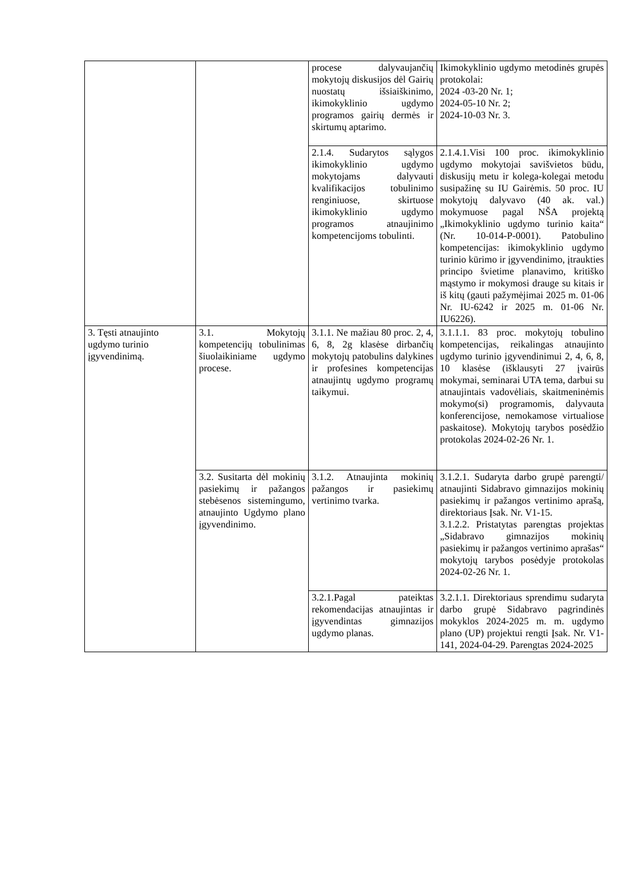| | | procese dalyvaujančių mokytojų diskusijos dėl Gairių nuostatų išsiaiškinimo, ikimokyklinio ugdymo programos gairių dermės ir skirtumų aptarimo. | Ikimokyklinio ugdymo metodinės grupės protokolai: 2024 -03-20 Nr. 1; 2024-05-10 Nr. 2; 2024-10-03 Nr. 3. |
| | | 2.1.4. Sudarytos sąlygos ikimokyklinio ugdymo mokytojams dalyvauti kvalifikacijos tobulinimo renginiuose, skirtuose ikimokyklinio ugdymo programos atnaujinimo kompetencijoms tobulinti. | 2.1.4.1.Visi 100 proc. ikimokyklinio ugdymo mokytojai savišvietos būdu, diskusijų metu ir kolega-kolegai metodu susipažinę su IU Gairėmis. 50 proc. IU mokytojų dalyvavo (40 ak. val.) mokymuose pagal NŠA projektą „Ikimokyklinio ugdymo turinio kaita“ (Nr. 10-014-P-0001). Patobulino kompetencijas: ikimokyklinio ugdymo turinio kūrimo ir įgyvendinimo, įtraukties principo švietime planavimo, kritiško mąstymo ir mokymosi drauge su kitais ir iš kitų (gauti pažymėjimai 2025 m. 01-06 Nr. IU-6242 ir 2025 m. 01-06 Nr. IU6226). |
| 3. Tęsti atnaujinto ugdymo turinio įgyvendinimą. | 3.1. Mokytojų kompetencijų tobulinimas šiuolaikiniame ugdymo procese. | 3.1.1. Ne mažiau 80 proc. 2, 4, 6, 8, 2g klasėse dirbančių mokytojų patobulins dalykines ir profesines kompetencijas atnaujintų ugdymo programų taikymui. | 3.1.1.1. 83 proc. mokytojų tobulino kompetencijas, reikalingas atnaujinto ugdymo turinio įgyvendinimui 2, 4, 6, 8, 10 klasėse (išklausyti 27 įvairūs mokymai, seminarai UTA tema, darbui su atnaujintais vadovėliais, skaitmeninėmis mokymo(si) programomis, dalyvauta konferencijose, nemokamose virtualiose paskaitose). Mokytojų tarybos posėdžio protokolas 2024-02-26 Nr. 1. |
| | 3.2. Susitarta dėl mokinių pasiekimų ir pažangos stebėsenos sistemingumo, atnaujinto Ugdymo plano įgyvendinimo. | 3.1.2. Atnaujinta mokinių pažangos ir pasiekimų vertinimo tvarka. | 3.1.2.1. Sudaryta darbo grupė parengti/ atnaujinti Sidabravo gimnazijos mokinių pasiekimų ir pažangos vertinimo aprašą, direktoriaus Įsak. Nr. V1-15. 3.1.2.2. Pristatytas parengtas projektas „Sidabravo gimnazijos mokinių pasiekimų ir pažangos vertinimo aprašas“ mokytojų tarybos posėdyje protokolas 2024-02-26 Nr. 1. |
| | | 3.2.1.Pagal pateiktas rekomendacijas atnaujintas ir įgyvendintas gimnazijos ugdymo planas. | 3.2.1.1. Direktoriaus sprendimu sudaryta darbo grupė Sidabravo pagrindinės mokyklos 2024-2025 m. m. ugdymo plano (UP) projektui rengti Įsak. Nr. V1-141, 2024-04-29. Parengtas 2024-2025 |